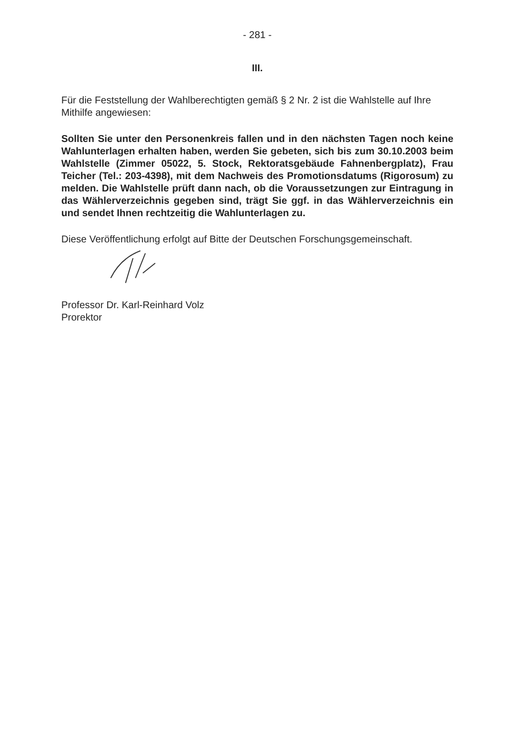- 281 -
III.
Für die Feststellung der Wahlberechtigten gemäß § 2 Nr. 2 ist die Wahlstelle auf Ihre Mithilfe angewiesen:
Sollten Sie unter den Personenkreis fallen und in den nächsten Tagen noch keine Wahlunterlagen erhalten haben, werden Sie gebeten, sich bis zum 30.10.2003 beim Wahlstelle (Zimmer 05022, 5. Stock, Rektoratsgebäude Fahnenbergplatz), Frau Teicher (Tel.: 203-4398), mit dem Nachweis des Promotionsdatums (Rigorosum) zu melden. Die Wahlstelle prüft dann nach, ob die Voraussetzungen zur Eintragung in das Wählerverzeichnis gegeben sind, trägt Sie ggf. in das Wählerverzeichnis ein und sendet Ihnen rechtzeitig die Wahlunterlagen zu.
Diese Veröffentlichung erfolgt auf Bitte der Deutschen Forschungsgemeinschaft.
Professor Dr. Karl-Reinhard Volz
Prorektor